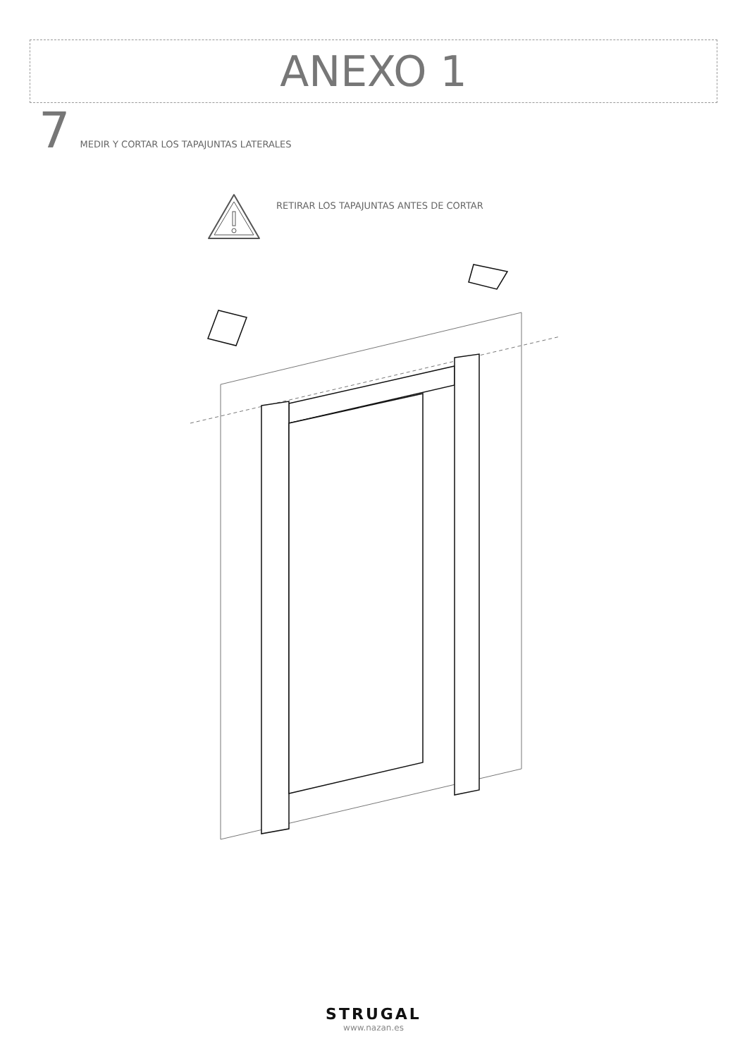ANEXO 1
7
MEDIR Y CORTAR LOS TAPAJUNTAS LATERALES
RETIRAR LOS TAPAJUNTAS ANTES DE CORTAR
STRUGAL
www.nazan.es